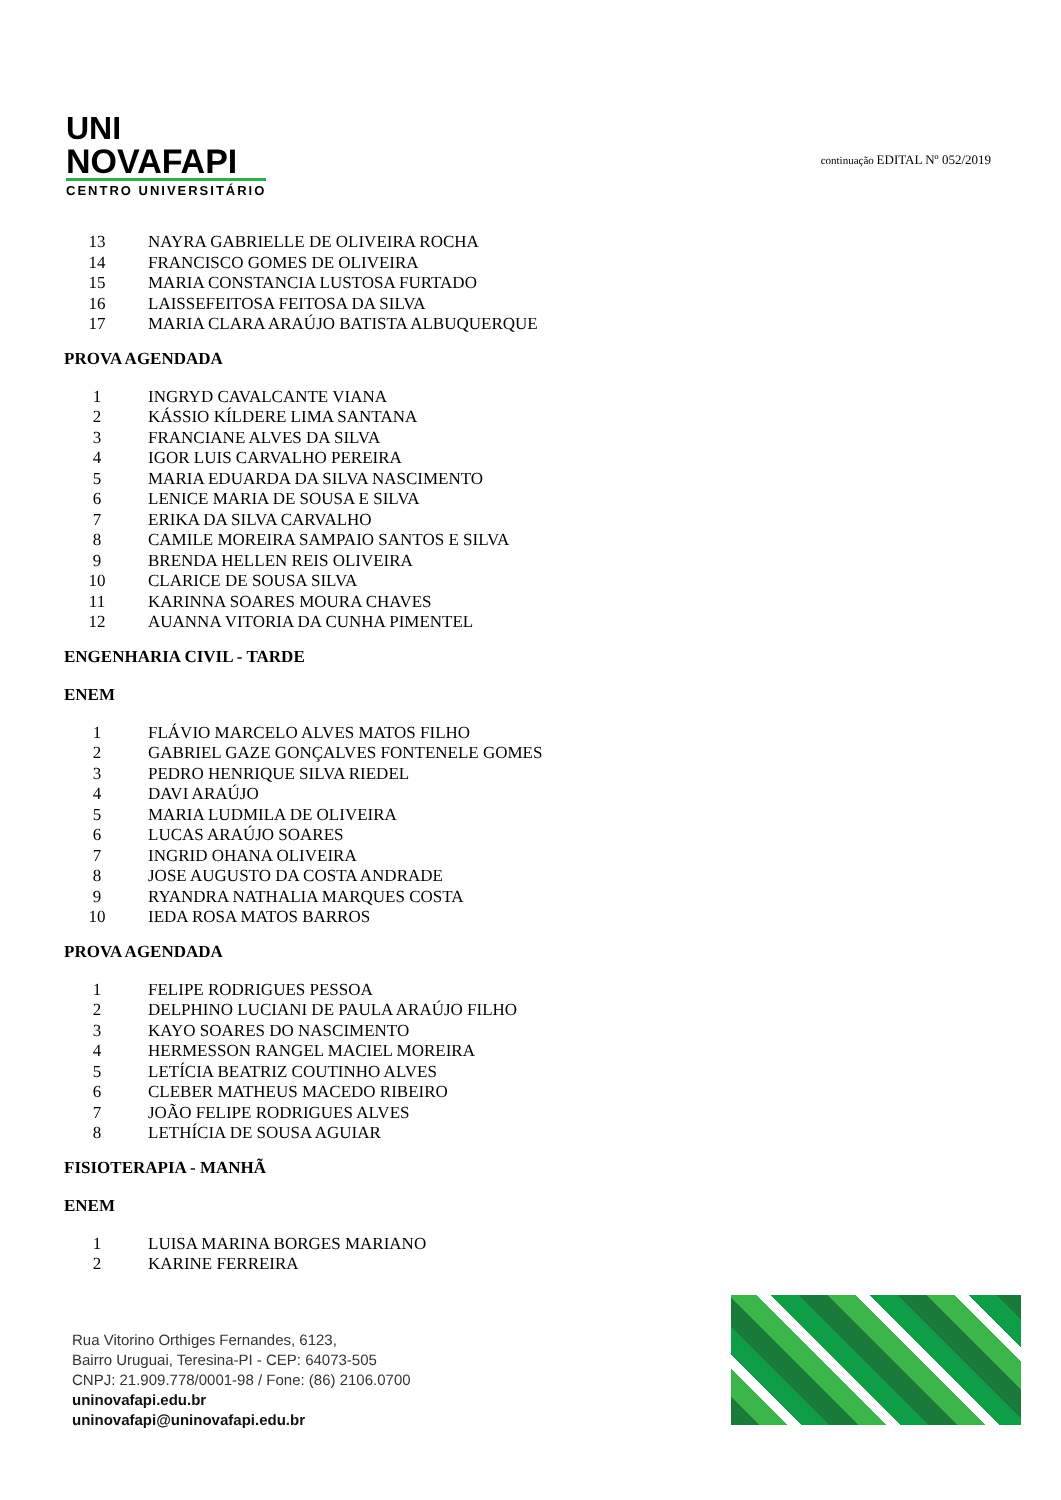UNI
NOVAFAPI
CENTRO UNIVERSITÁRIO
continuação EDITAL Nº 052/2019
13 NAYRA GABRIELLE DE OLIVEIRA ROCHA
14 FRANCISCO GOMES DE OLIVEIRA
15 MARIA CONSTANCIA LUSTOSA FURTADO
16 LAISSEFEITOSA FEITOSA DA SILVA
17 MARIA CLARA ARAÚJO BATISTA ALBUQUERQUE
PROVA AGENDADA
1 INGRYD CAVALCANTE VIANA
2 KÁSSIO KÍLDERE LIMA SANTANA
3 FRANCIANE ALVES DA SILVA
4 IGOR LUIS CARVALHO PEREIRA
5 MARIA EDUARDA DA SILVA NASCIMENTO
6 LENICE MARIA DE SOUSA E SILVA
7 ERIKA DA SILVA CARVALHO
8 CAMILE MOREIRA SAMPAIO SANTOS E SILVA
9 BRENDA HELLEN REIS OLIVEIRA
10 CLARICE DE SOUSA SILVA
11 KARINNA SOARES MOURA CHAVES
12 AUANNA VITORIA DA CUNHA PIMENTEL
ENGENHARIA CIVIL - TARDE
ENEM
1 FLÁVIO MARCELO ALVES MATOS FILHO
2 GABRIEL GAZE GONÇALVES FONTENELE GOMES
3 PEDRO HENRIQUE SILVA RIEDEL
4 DAVI ARAÚJO
5 MARIA LUDMILA DE OLIVEIRA
6 LUCAS ARAÚJO SOARES
7 INGRID OHANA OLIVEIRA
8 JOSE AUGUSTO DA COSTA ANDRADE
9 RYANDRA NATHALIA MARQUES COSTA
10 IEDA ROSA MATOS BARROS
PROVA AGENDADA
1 FELIPE RODRIGUES PESSOA
2 DELPHINO LUCIANI DE PAULA ARAÚJO FILHO
3 KAYO SOARES DO NASCIMENTO
4 HERMESSON RANGEL MACIEL MOREIRA
5 LETÍCIA BEATRIZ COUTINHO ALVES
6 CLEBER MATHEUS MACEDO RIBEIRO
7 JOÃO FELIPE RODRIGUES ALVES
8 LETHÍCIA DE SOUSA AGUIAR
FISIOTERAPIA - MANHÃ
ENEM
1 LUISA MARINA BORGES MARIANO
2 KARINE FERREIRA
Rua Vitorino Orthiges Fernandes, 6123,
Bairro Uruguai, Teresina-PI - CEP: 64073-505
CNPJ: 21.909.778/0001-98 / Fone: (86) 2106.0700
uninovafapi.edu.br
uninovafapi@uninovafapi.edu.br